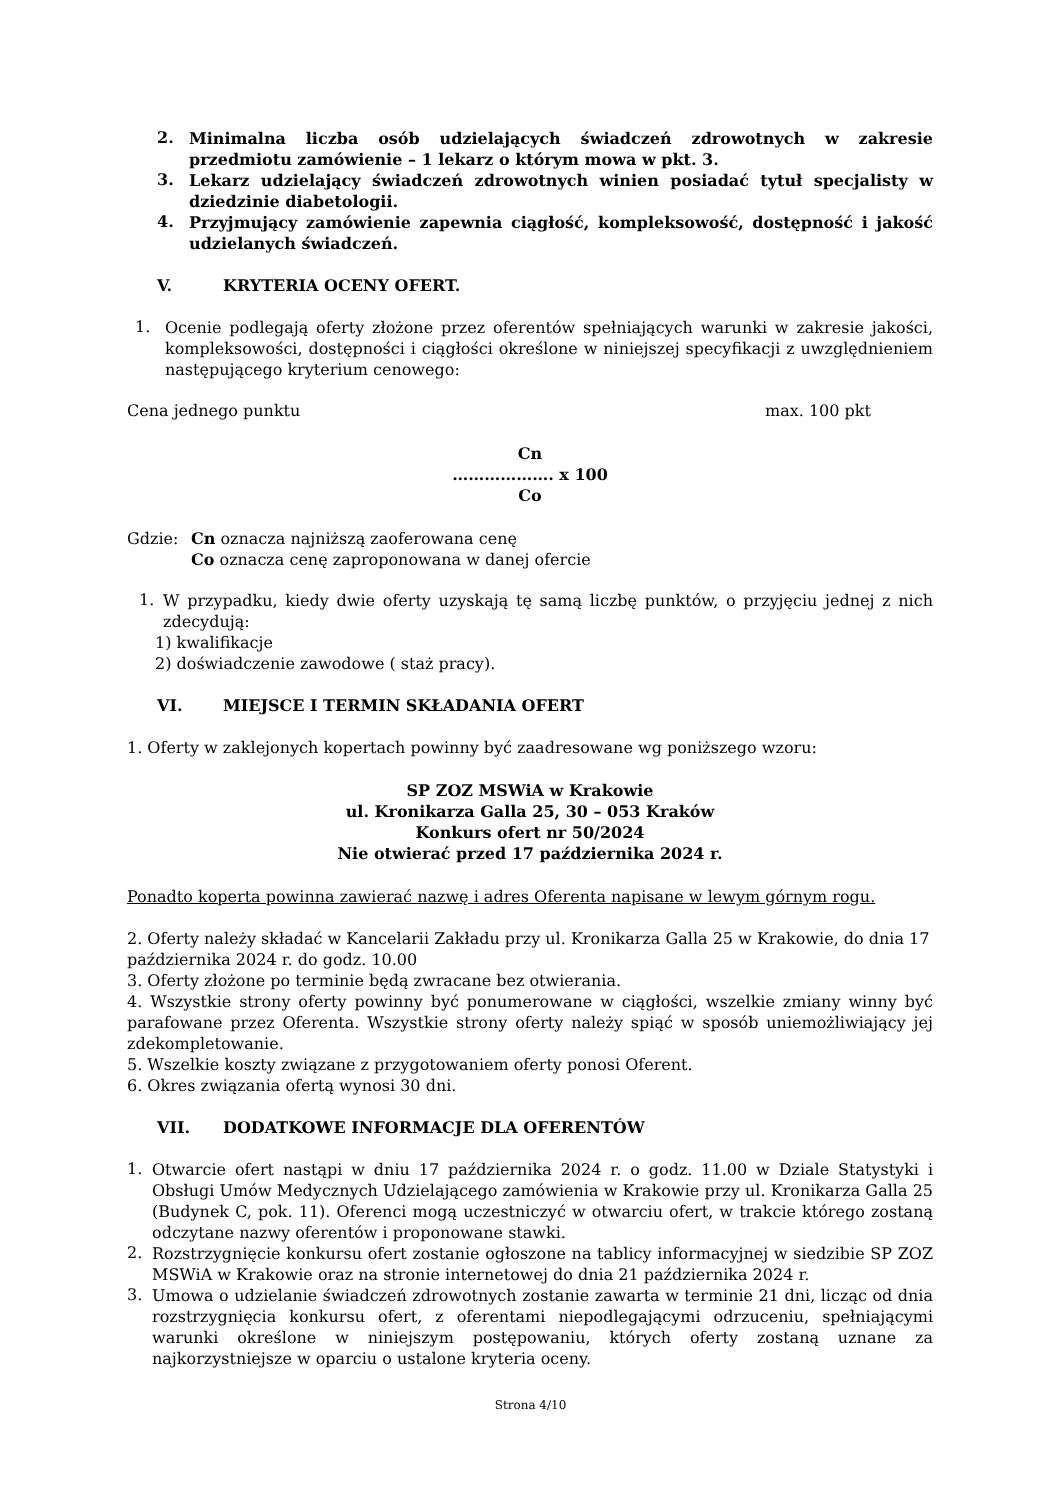2. Minimalna liczba osób udzielających świadczeń zdrowotnych w zakresie przedmiotu zamówienie – 1 lekarz o którym mowa w pkt. 3.
3. Lekarz udzielający świadczeń zdrowotnych winien posiadać tytuł specjalisty w dziedzinie diabetologii.
4. Przyjmujący zamówienie zapewnia ciągłość, kompleksowość, dostępność i jakość udzielanych świadczeń.
V. KRYTERIA OCENY OFERT.
1. Ocenie podlegają oferty złożone przez oferentów spełniających warunki w zakresie jakości, kompleksowości, dostępności i ciągłości określone w niniejszej specyfikacji z uwzględnieniem następującego kryterium cenowego:
Cena jednego punktu max. 100 pkt
Cn
………………. x 100
Co
Gdzie: Cn oznacza najniższą zaoferowana cenę
Co oznacza cenę zaproponowana w danej ofercie
1. W przypadku, kiedy dwie oferty uzyskają tę samą liczbę punktów, o przyjęciu jednej z nich zdecydują:
1) kwalifikacje
2) doświadczenie zawodowe ( staż pracy).
VI. MIEJSCE I TERMIN SKŁADANIA OFERT
1. Oferty w zaklejonych kopertach powinny być zaadresowane wg poniższego wzoru:
SP ZOZ MSWiA w Krakowie
ul. Kronikarza Galla 25, 30 – 053 Kraków
Konkurs ofert nr 50/2024
Nie otwierać przed 17 października 2024 r.
Ponadto koperta powinna zawierać nazwę i adres Oferenta napisane w lewym górnym rogu.
2. Oferty należy składać w Kancelarii Zakładu przy ul. Kronikarza Galla 25 w Krakowie, do dnia 17 października 2024 r. do godz. 10.00
3. Oferty złożone po terminie będą zwracane bez otwierania.
4. Wszystkie strony oferty powinny być ponumerowane w ciągłości, wszelkie zmiany winny być parafowane przez Oferenta. Wszystkie strony oferty należy spiąć w sposób uniemożliwiający jej zdekompletowanie.
5. Wszelkie koszty związane z przygotowaniem oferty ponosi Oferent.
6. Okres związania ofertą wynosi 30 dni.
VII. DODATKOWE INFORMACJE DLA OFERENTÓW
1. Otwarcie ofert nastąpi w dniu 17 października 2024 r. o godz. 11.00 w Dziale Statystyki i Obsługi Umów Medycznych Udzielającego zamówienia w Krakowie przy ul. Kronikarza Galla 25 (Budynek C, pok. 11). Oferenci mogą uczestniczyć w otwarciu ofert, w trakcie którego zostaną odczytane nazwy oferentów i proponowane stawki.
2. Rozstrzygnięcie konkursu ofert zostanie ogłoszone na tablicy informacyjnej w siedzibie SP ZOZ MSWiA w Krakowie oraz na stronie internetowej do dnia 21 października 2024 r.
3. Umowa o udzielanie świadczeń zdrowotnych zostanie zawarta w terminie 21 dni, licząc od dnia rozstrzygnięcia konkursu ofert, z oferentami niepodlegającymi odrzuceniu, spełniającymi warunki określone w niniejszym postępowaniu, których oferty zostaną uznane za najkorzystniejsze w oparciu o ustalone kryteria oceny.
Strona 4/10